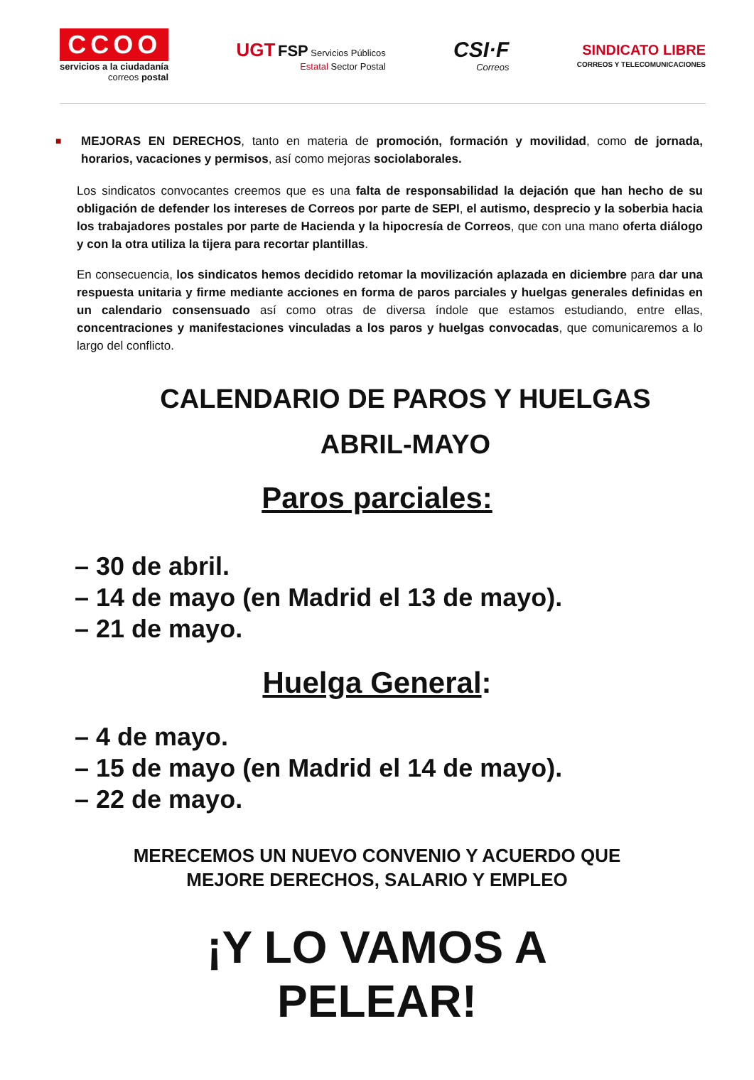CCOO
servicios a la ciudadanía
correos postal
UGT FSP Servicios Públicos
Estatal Sector Postal
CSI·F
Correos
SINDICATO LIBRE
CORREOS Y TELECOMUNICACIONES
■
MEJORAS EN DERECHOS, tanto en materia de promoción, formación y movilidad, como de jornada, horarios, vacaciones y permisos, así como mejoras sociolaborales.
Los sindicatos convocantes creemos que es una falta de responsabilidad la dejación que han hecho de su obligación de defender los intereses de Correos por parte de SEPI, el autismo, desprecio y la soberbia hacia los trabajadores postales por parte de Hacienda y la hipocresía de Correos, que con una mano oferta diálogo y con la otra utiliza la tijera para recortar plantillas.
En consecuencia, los sindicatos hemos decidido retomar la movilización aplazada en diciembre para dar una respuesta unitaria y firme mediante acciones en forma de paros parciales y huelgas generales definidas en un calendario consensuado así como otras de diversa índole que estamos estudiando, entre ellas, concentraciones y manifestaciones vinculadas a los paros y huelgas convocadas, que comunicaremos a lo largo del conflicto.
CALENDARIO DE PAROS Y HUELGAS
ABRIL-MAYO
Paros parciales:
– 30 de abril.
– 14 de mayo (en Madrid el 13 de mayo).
– 21 de mayo.
Huelga General:
– 4 de mayo.
– 15 de mayo (en Madrid el 14 de mayo).
– 22 de mayo.
MERECEMOS UN NUEVO CONVENIO Y ACUERDO QUE
MEJORE DERECHOS, SALARIO Y EMPLEO
¡Y LO VAMOS A
PELEAR!